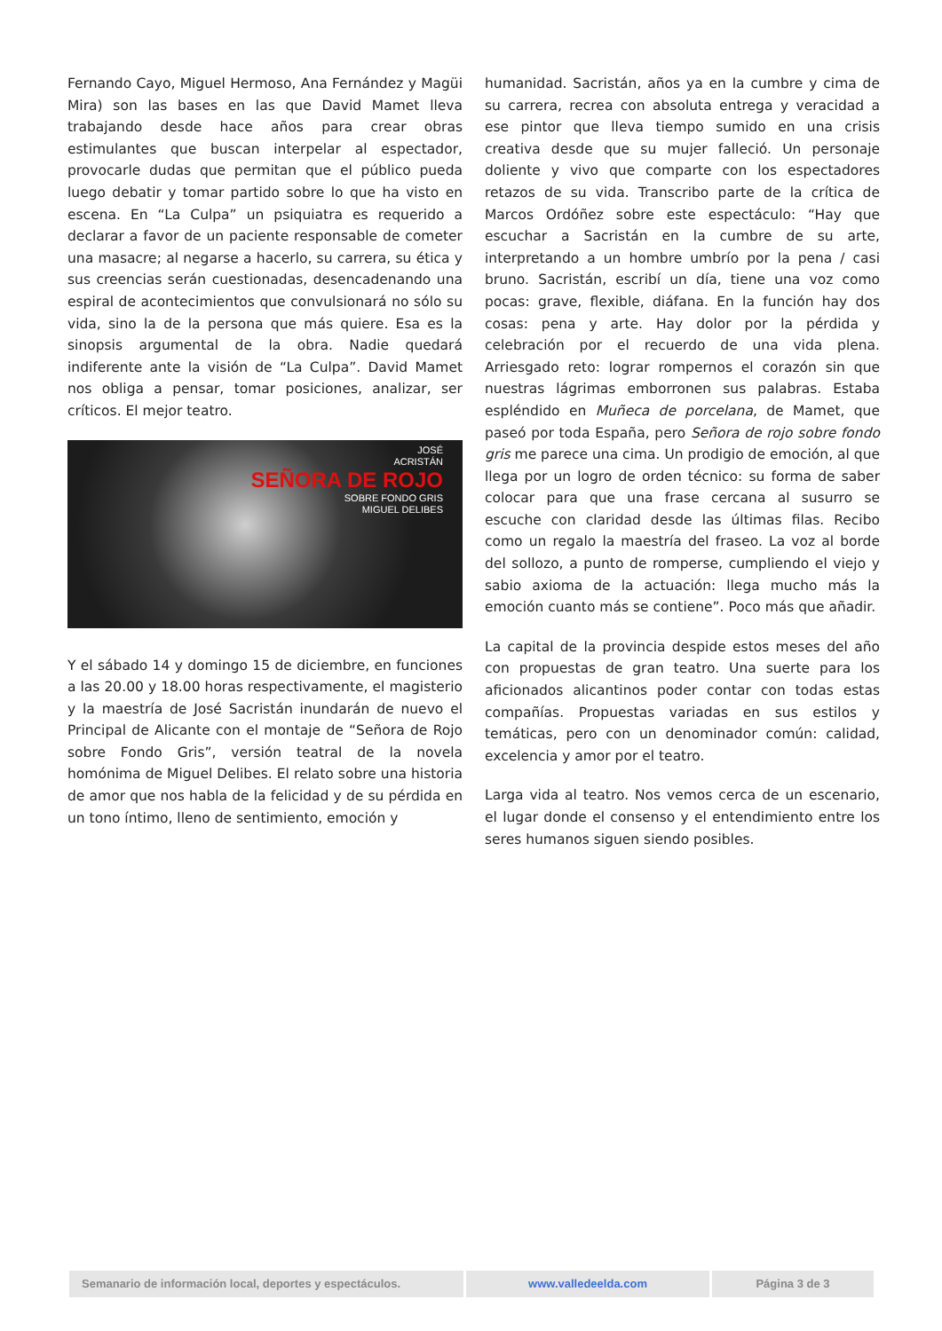Fernando Cayo, Miguel Hermoso, Ana Fernández y Magüi Mira) son las bases en las que David Mamet lleva trabajando desde hace años para crear obras estimulantes que buscan interpelar al espectador, provocarle dudas que permitan que el público pueda luego debatir y tomar partido sobre lo que ha visto en escena. En “La Culpa” un psiquiatra es requerido a declarar a favor de un paciente responsable de cometer una masacre; al negarse a hacerlo, su carrera, su ética y sus creencias serán cuestionadas, desencadenando una espiral de acontecimientos que convulsionará no sólo su vida, sino la de la persona que más quiere. Esa es la sinopsis argumental de la obra. Nadie quedará indiferente ante la visión de “La Culpa”. David Mamet nos obliga a pensar, tomar posiciones, analizar, ser críticos. El mejor teatro.
JOSÉ
ACRISTÁN
SEÑORA DE ROJO
SOBRE FONDO GRIS
MIGUEL DELIBES
Y el sábado 14 y domingo 15 de diciembre, en funciones a las 20.00 y 18.00 horas respectivamente, el magisterio y la maestría de José Sacristán inundarán de nuevo el Principal de Alicante con el montaje de “Señora de Rojo sobre Fondo Gris”, versión teatral de la novela homónima de Miguel Delibes. El relato sobre una historia de amor que nos habla de la felicidad y de su pérdida en un tono íntimo, lleno de sentimiento, emoción y
humanidad. Sacristán, años ya en la cumbre y cima de su carrera, recrea con absoluta entrega y veracidad a ese pintor que lleva tiempo sumido en una crisis creativa desde que su mujer falleció. Un personaje doliente y vivo que comparte con los espectadores retazos de su vida. Transcribo parte de la crítica de Marcos Ordóñez sobre este espectáculo: “Hay que escuchar a Sacristán en la cumbre de su arte, interpretando a un hombre umbrío por la pena / casi bruno. Sacristán, escribí un día, tiene una voz como pocas: grave, flexible, diáfana. En la función hay dos cosas: pena y arte. Hay dolor por la pérdida y celebración por el recuerdo de una vida plena. Arriesgado reto: lograr rompernos el corazón sin que nuestras lágrimas emborronen sus palabras. Estaba espléndido en Muñeca de porcelana, de Mamet, que paseó por toda España, pero Señora de rojo sobre fondo gris me parece una cima. Un prodigio de emoción, al que llega por un logro de orden técnico: su forma de saber colocar para que una frase cercana al susurro se escuche con claridad desde las últimas filas. Recibo como un regalo la maestría del fraseo. La voz al borde del sollozo, a punto de romperse, cumpliendo el viejo y sabio axioma de la actuación: llega mucho más la emoción cuanto más se contiene”. Poco más que añadir.
La capital de la provincia despide estos meses del año con propuestas de gran teatro. Una suerte para los aficionados alicantinos poder contar con todas estas compañías. Propuestas variadas en sus estilos y temáticas, pero con un denominador común: calidad, excelencia y amor por el teatro.
Larga vida al teatro. Nos vemos cerca de un escenario, el lugar donde el consenso y el entendimiento entre los seres humanos siguen siendo posibles.
Semanario de información local, deportes y espectáculos.
www.valledeelda.com Página 3 de 3